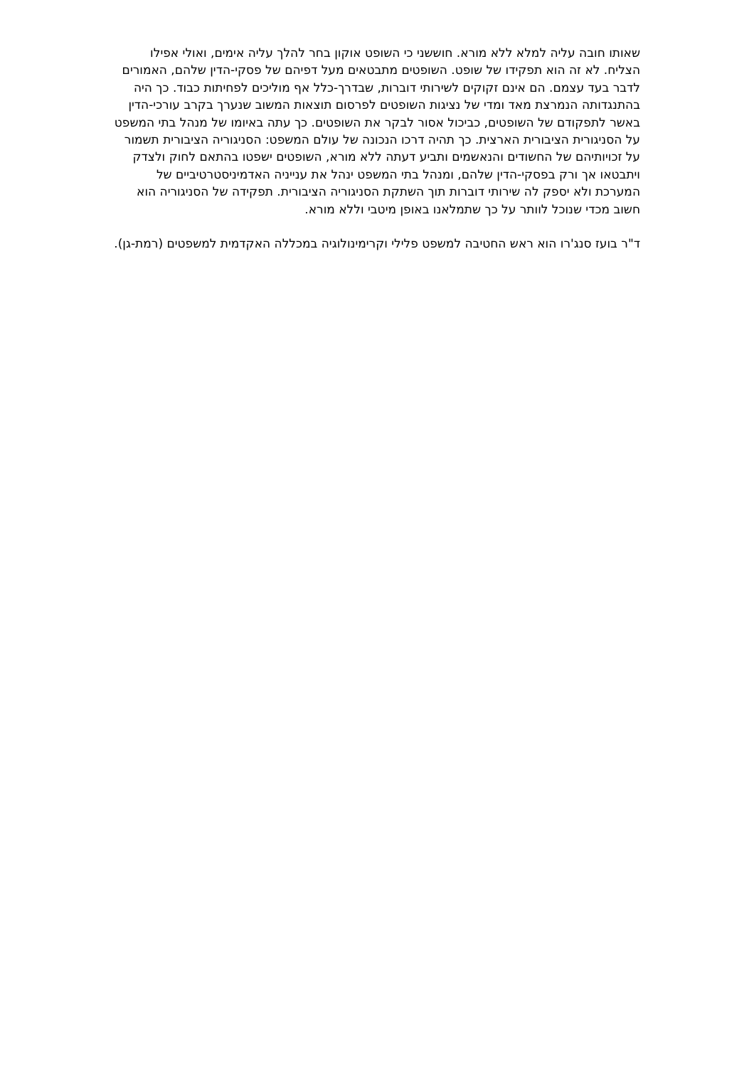שאותו חובה עליה למלא ללא מורא. חוששני כי השופט אוקון בחר להלך עליה אימים, ואולי אפילו הצליח. לא זה הוא תפקידו של שופט. השופטים מתבטאים מעל דפיהם של פסקי-הדין שלהם, האמורים לדבר בעד עצמם. הם אינם זקוקים לשירותי דוברות, שבדרך-כלל אף מוליכים לפחיתות כבוד. כך היה בהתנגדותה הנמרצת מאד ומדי של נציגות השופטים לפרסום תוצאות המשוב שנערך בקרב עורכי-הדין באשר לתפקודם של השופטים, כביכול אסור לבקר את השופטים. כך עתה באיומו של מנהל בתי המשפט על הסניגורית הציבורית הארצית. כך תהיה דרכו הנכונה של עולם המשפט: הסניגוריה הציבורית תשמור על זכויותיהם של החשודים והנאשמים ותביע דעתה ללא מורא, השופטים ישפטו בהתאם לחוק ולצדק ויתבטאו אך ורק בפסקי-הדין שלהם, ומנהל בתי המשפט ינהל את ענייניה האדמיניסטרטיביים של המערכת ולא יספק לה שירותי דוברות תוך השתקת הסניגוריה הציבורית. תפקידה של הסניגוריה הוא חשוב מכדי שנוכל לוותר על כך שתמלאנו באופן מיטבי וללא מורא.
ד"ר בועז סנג'רו הוא ראש החטיבה למשפט פלילי וקרימינולוגיה במכללה האקדמית למשפטים (רמת-גן).